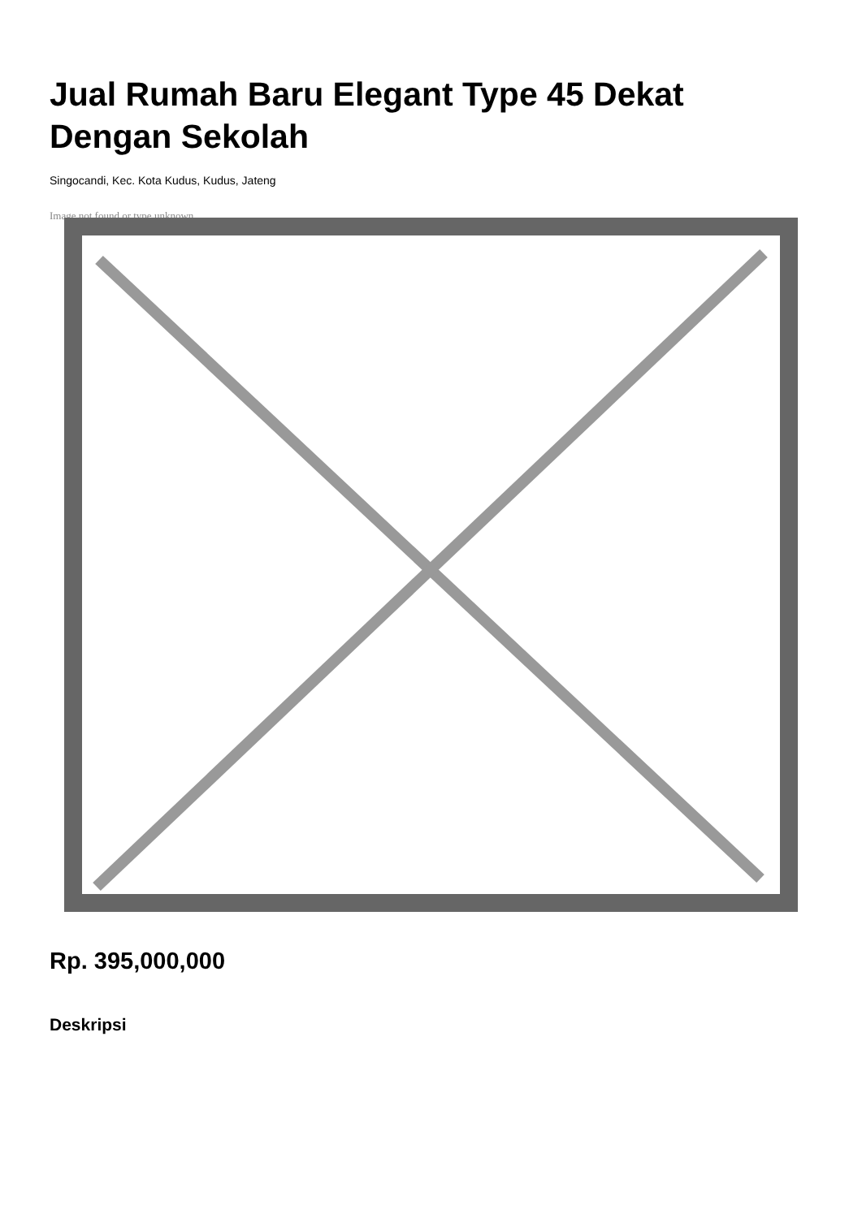Jual Rumah Baru Elegant Type 45 Dekat Dengan Sekolah
Singocandi, Kec. Kota Kudus, Kudus, Jateng
Image not found or type unknown
Rp. 395,000,000
Deskripsi